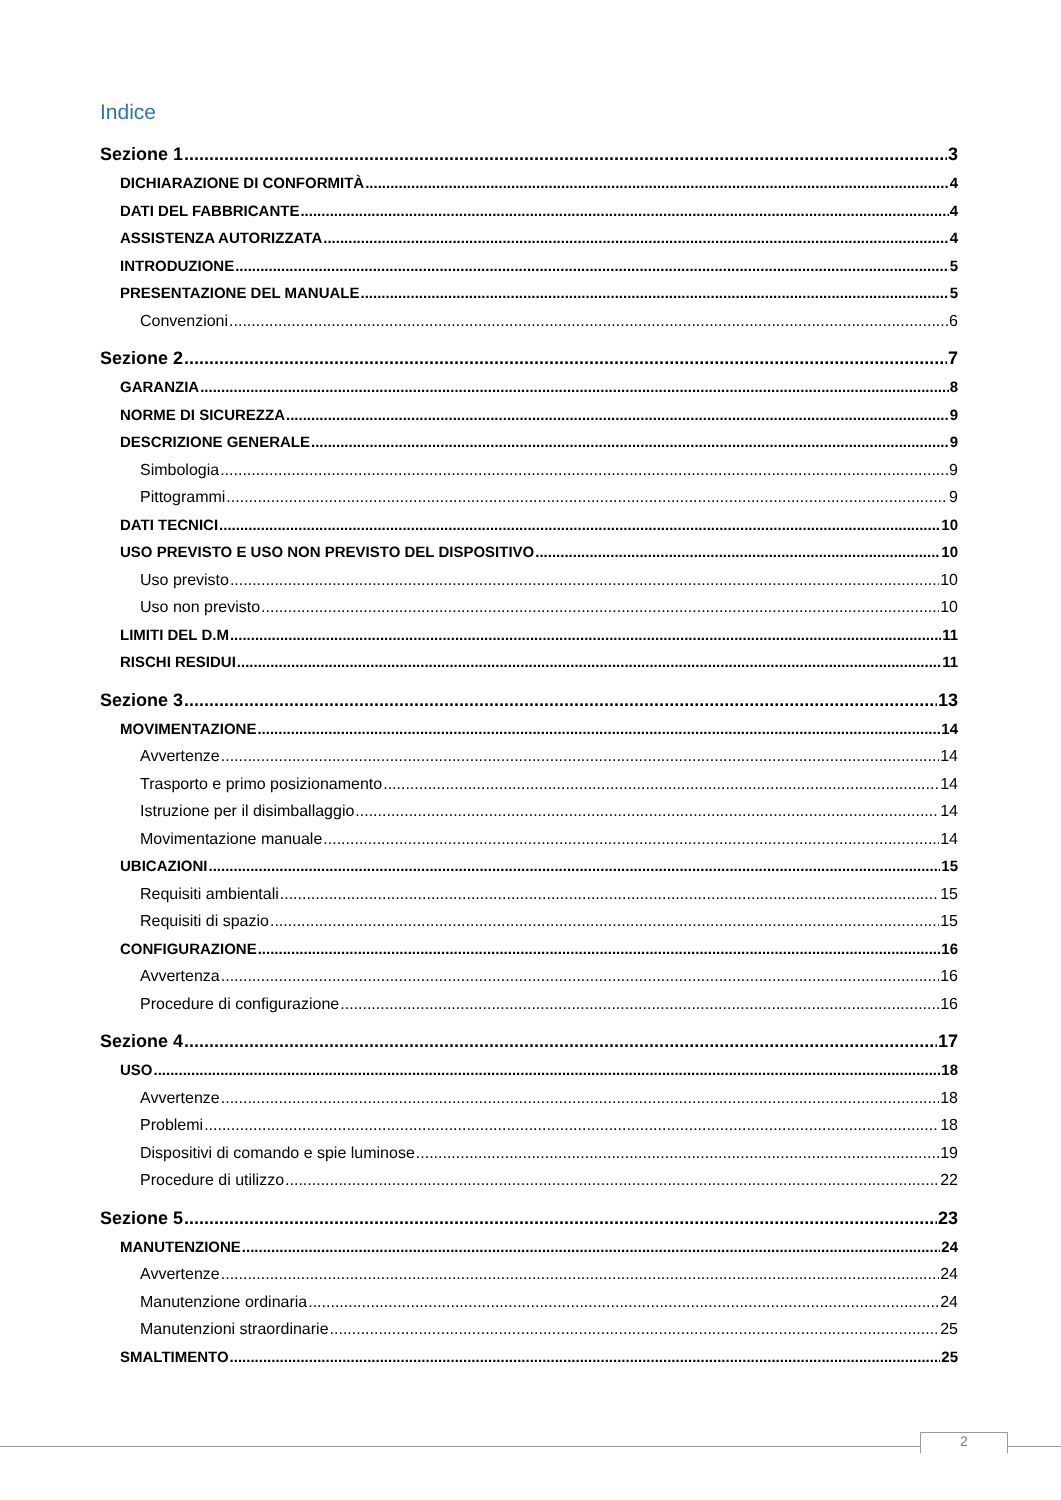Indice
Sezione 1 3
DICHIARAZIONE DI CONFORMITÀ 4
DATI DEL FABBRICANTE 4
ASSISTENZA AUTORIZZATA 4
INTRODUZIONE 5
PRESENTAZIONE DEL MANUALE 5
Convenzioni 6
Sezione 2 7
GARANZIA 8
NORME DI SICUREZZA 9
DESCRIZIONE GENERALE 9
Simbologia 9
Pittogrammi 9
DATI TECNICI 10
USO PREVISTO E USO NON PREVISTO DEL DISPOSITIVO 10
Uso previsto 10
Uso non previsto 10
LIMITI DEL D.M 11
RISCHI RESIDUI 11
Sezione 3 13
MOVIMENTAZIONE 14
Avvertenze 14
Trasporto e primo posizionamento 14
Istruzione per il disimballaggio 14
Movimentazione manuale 14
UBICAZIONI 15
Requisiti ambientali 15
Requisiti di spazio 15
CONFIGURAZIONE 16
Avvertenza 16
Procedure di configurazione 16
Sezione 4 17
USO 18
Avvertenze 18
Problemi 18
Dispositivi di comando e spie luminose 19
Procedure di utilizzo 22
Sezione 5 23
MANUTENZIONE 24
Avvertenze 24
Manutenzione ordinaria 24
Manutenzioni straordinarie 25
SMALTIMENTO 25
2